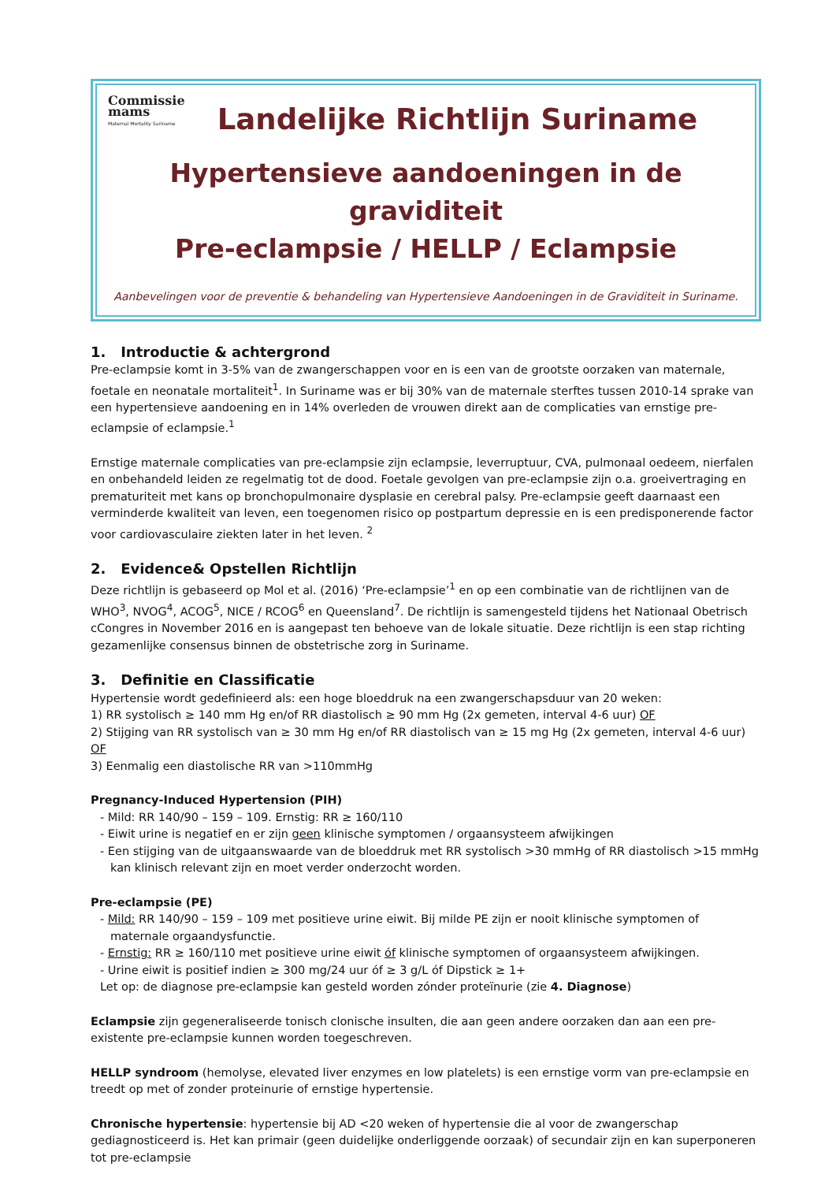Commissie
mams
Maternal Mortality Suriname
Landelijke Richtlijn Suriname
Hypertensieve aandoeningen in de graviditeit
Pre-eclampsie / HELLP / Eclampsie
Aanbevelingen voor de preventie & behandeling van Hypertensieve Aandoeningen in de Graviditeit in Suriname.
1. Introductie & achtergrond
Pre-eclampsie komt in 3-5% van de zwangerschappen voor en is een van de grootste oorzaken van maternale, foetale en neonatale mortaliteit<sup>1</sup>. In Suriname was er bij 30% van de maternale sterftes tussen 2010-14 sprake van een hypertensieve aandoening en in 14% overleden de vrouwen direkt aan de complicaties van ernstige pre-eclampsie of eclampsie.<sup>1</sup>
Ernstige maternale complicaties van pre-eclampsie zijn eclampsie, leverruptuur, CVA, pulmonaal oedeem, nierfalen en onbehandeld leiden ze regelmatig tot de dood. Foetale gevolgen van pre-eclampsie zijn o.a. groeivertraging en prematuriteit met kans op bronchopulmonaire dysplasie en cerebral palsy. Pre-eclampsie geeft daarnaast een verminderde kwaliteit van leven, een toegenomen risico op postpartum depressie en is een predisponerende factor voor cardiovasculaire ziekten later in het leven. <sup>2</sup>
2. Evidence& Opstellen Richtlijn
Deze richtlijn is gebaseerd op Mol et al. (2016) ‘Pre-eclampsie’<sup>1</sup> en op een combinatie van de richtlijnen van de WHO<sup>3</sup>, NVOG<sup>4</sup>, ACOG<sup>5</sup>, NICE / RCOG<sup>6</sup> en Queensland<sup>7</sup>. De richtlijn is samengesteld tijdens het Nationaal Obetrisch cCongres in November 2016 en is aangepast ten behoeve van de lokale situatie. Deze richtlijn is een stap richting gezamenlijke consensus binnen de obstetrische zorg in Suriname.
3. Definitie en Classificatie
Hypertensie wordt gedefinieerd als: een hoge bloeddruk na een zwangerschapsduur van 20 weken:
1) RR systolisch ≥ 140 mm Hg en/of RR diastolisch ≥ 90 mm Hg (2x gemeten, interval 4-6 uur) OF
2) Stijging van RR systolisch van ≥ 30 mm Hg en/of RR diastolisch van ≥ 15 mg Hg (2x gemeten, interval 4-6 uur) OF
3) Eenmalig een diastolische RR van >110mmHg
Pregnancy-Induced Hypertension (PIH)
- Mild: RR 140/90 – 159 – 109. Ernstig: RR ≥ 160/110
- Eiwit urine is negatief en er zijn geen klinische symptomen / orgaansysteem afwijkingen
- Een stijging van de uitgaanswaarde van de bloeddruk met RR systolisch >30 mmHg of RR diastolisch >15 mmHg kan klinisch relevant zijn en moet verder onderzocht worden.
Pre-eclampsie (PE)
- Mild: RR 140/90 – 159 – 109 met positieve urine eiwit. Bij milde PE zijn er nooit klinische symptomen of maternale orgaandysfunctie.
- Ernstig: RR ≥ 160/110 met positieve urine eiwit óf klinische symptomen of orgaansysteem afwijkingen.
- Urine eiwit is positief indien ≥ 300 mg/24 uur óf ≥ 3 g/L óf Dipstick ≥ 1+
Let op: de diagnose pre-eclampsie kan gesteld worden zónder proteïnurie (zie 4. Diagnose)
Eclampsie zijn gegeneraliseerde tonisch clonische insulten, die aan geen andere oorzaken dan aan een pre-existente pre-eclampsie kunnen worden toegeschreven.
HELLP syndroom (hemolyse, elevated liver enzymes en low platelets) is een ernstige vorm van pre-eclampsie en treedt op met of zonder proteinurie of ernstige hypertensie.
Chronische hypertensie: hypertensie bij AD <20 weken of hypertensie die al voor de zwangerschap gediagnosticeerd is. Het kan primair (geen duidelijke onderliggende oorzaak) of secundair zijn en kan superponeren tot pre-eclampsie